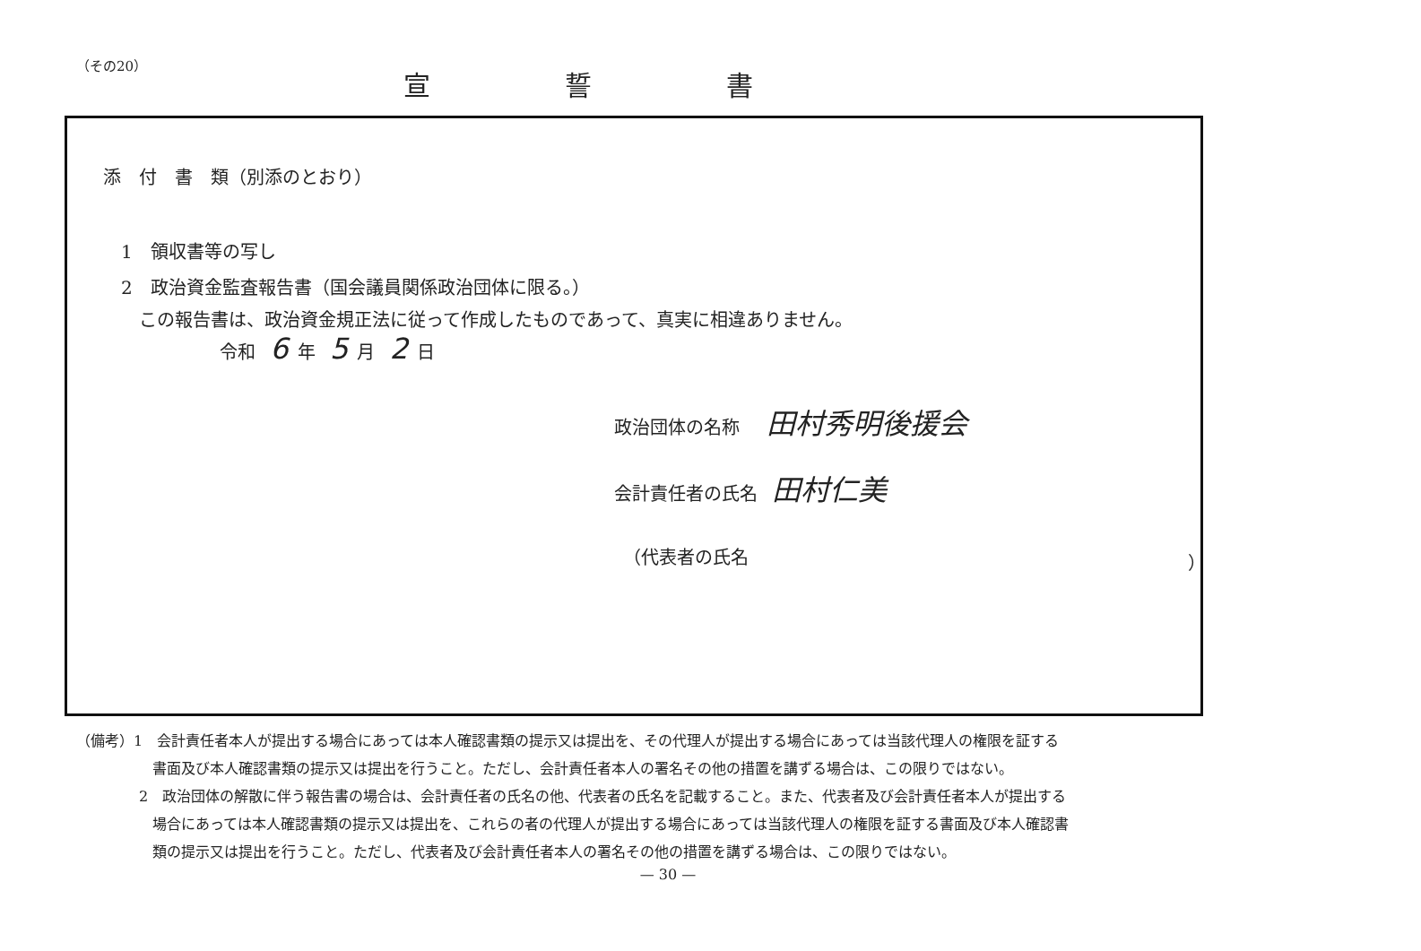（その20）
宣誓書
添　付　書　類（別添のとおり）
1　領収書等の写し
2　政治資金監査報告書（国会議員関係政治団体に限る。）
この報告書は、政治資金規正法に従って作成したものであって、真実に相違ありません。
令和 6 年 5 月 2 日
政治団体の名称　田村秀明後援会
会計責任者の氏名 田村仁美
（代表者の氏名 ）
（備考）1　会計責任者本人が提出する場合にあっては本人確認書類の提示又は提出を、その代理人が提出する場合にあっては当該代理人の権限を証する
書面及び本人確認書類の提示又は提出を行うこと。ただし、会計責任者本人の署名その他の措置を講ずる場合は、この限りではない。
2　政治団体の解散に伴う報告書の場合は、会計責任者の氏名の他、代表者の氏名を記載すること。また、代表者及び会計責任者本人が提出する
場合にあっては本人確認書類の提示又は提出を、これらの者の代理人が提出する場合にあっては当該代理人の権限を証する書面及び本人確認書
類の提示又は提出を行うこと。ただし、代表者及び会計責任者本人の署名その他の措置を講ずる場合は、この限りではない。
— 30 —